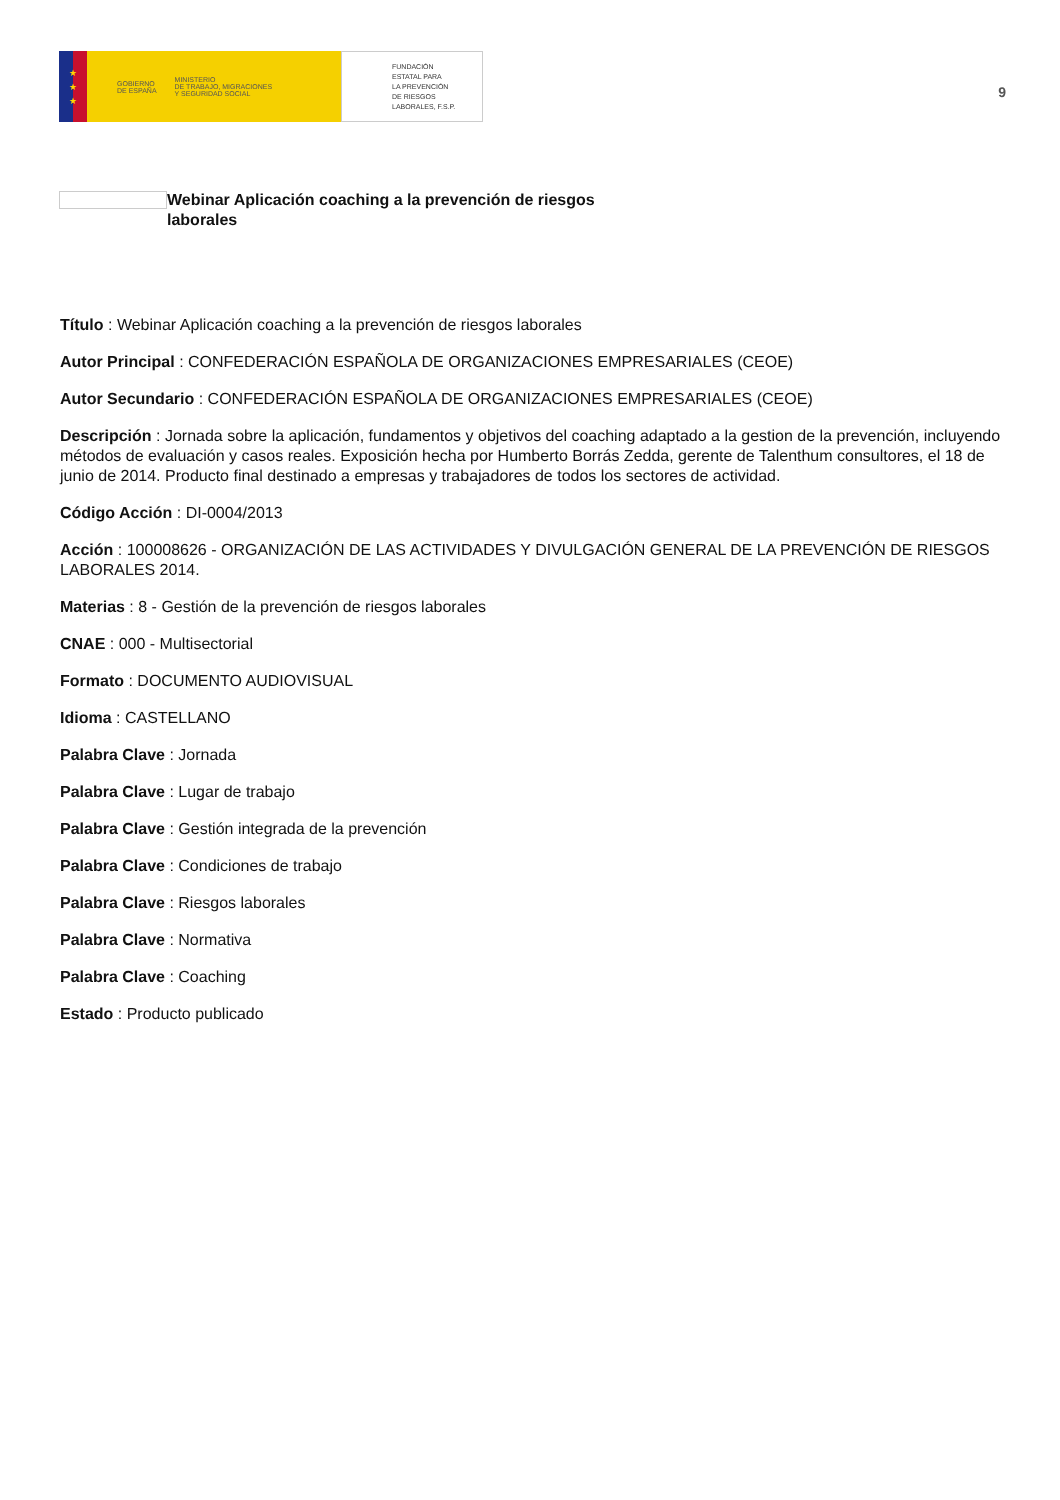★
★
★
GOBIERNO
DE ESPAÑA MINISTERIO
DE TRABAJO, MIGRACIONES
Y SEGURIDAD SOCIAL
FUNDACIÓN
ESTATAL PARA
LA PREVENCIÓN
DE RIESGOS
LABORALES, F.S.P.
9
Webinar Aplicación coaching a la prevención de riesgos laborales
Título : Webinar Aplicación coaching a la prevención de riesgos laborales
Autor Principal : CONFEDERACIÓN ESPAÑOLA DE ORGANIZACIONES EMPRESARIALES (CEOE)
Autor Secundario : CONFEDERACIÓN ESPAÑOLA DE ORGANIZACIONES EMPRESARIALES (CEOE)
Descripción : Jornada sobre la aplicación, fundamentos y objetivos del coaching adaptado a la gestion de la prevención, incluyendo métodos de evaluación y casos reales. Exposición hecha por Humberto Borrás Zedda, gerente de Talenthum consultores, el 18 de junio de 2014. Producto final destinado a empresas y trabajadores de todos los sectores de actividad.
Código Acción : DI-0004/2013
Acción : 100008626 - ORGANIZACIÓN DE LAS ACTIVIDADES Y DIVULGACIÓN GENERAL DE LA PREVENCIÓN DE RIESGOS LABORALES 2014.
Materias : 8 - Gestión de la prevención de riesgos laborales
CNAE : 000 - Multisectorial
Formato : DOCUMENTO AUDIOVISUAL
Idioma : CASTELLANO
Palabra Clave : Jornada
Palabra Clave : Lugar de trabajo
Palabra Clave : Gestión integrada de la prevención
Palabra Clave : Condiciones de trabajo
Palabra Clave : Riesgos laborales
Palabra Clave : Normativa
Palabra Clave : Coaching
Estado : Producto publicado